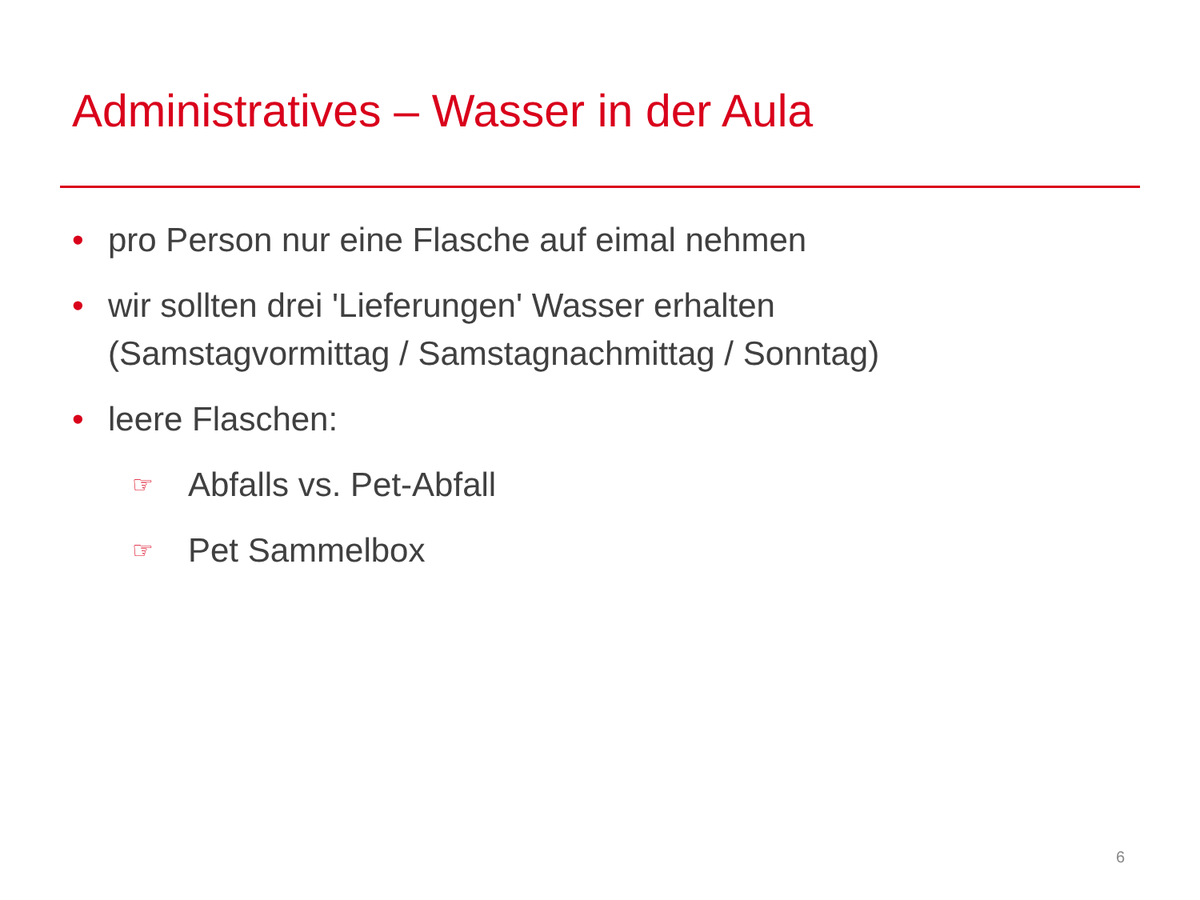Administratives – Wasser in der Aula
• pro Person nur eine Flasche auf eimal nehmen
• wir sollten drei 'Lieferungen' Wasser erhalten
(Samstagvormittag / Samstagnachmittag / Sonntag)
• leere Flaschen:
☞ Abfalls vs. Pet-Abfall
☞ Pet Sammelbox
6